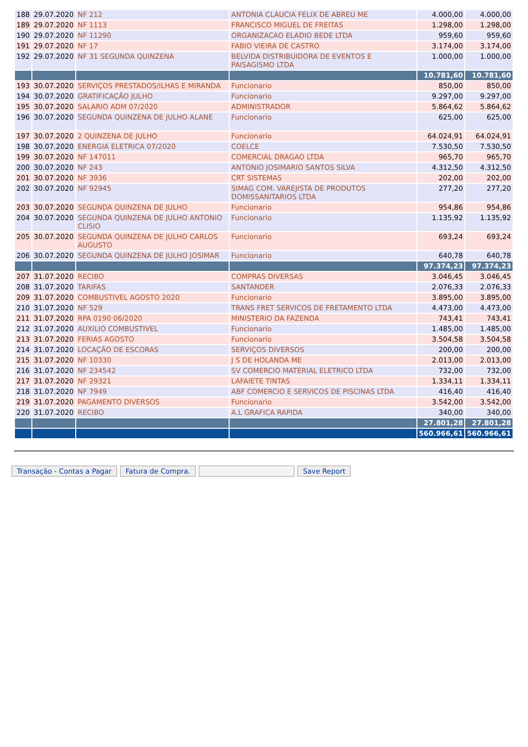| 188 | 29.07.2020 | NF 212 | ANTONIA CLAUCIA FELIX DE ABREU ME | 4.000,00 | 4.000,00 |
| 189 | 29.07.2020 | NF 1113 | FRANCISCO MIGUEL DE FREITAS | 1.298,00 | 1.298,00 |
| 190 | 29.07.2020 | NF 11290 | ORGANIZACAO ELADIO BEDE LTDA | 959,60 | 959,60 |
| 191 | 29.07.2020 | NF 17 | FABIO VIEIRA DE CASTRO | 3.174,00 | 3.174,00 |
| 192 | 29.07.2020 | NF 31 SEGUNDA QUINZENA | BELVIDA DISTRIBUIDORA DE EVENTOS E PAISAGISMO LTDA | 1.000,00 | 1.000,00 |
| | | | | 10.781,60 | 10.781,60 |
| 193 | 30.07.2020 | SERVIÇOS PRESTADOS/ILHAS E MIRANDA | Funcionario | 850,00 | 850,00 |
| 194 | 30.07.2020 | GRATIFICAÇÃO JULHO | Funcionario | 9.297,00 | 9.297,00 |
| 195 | 30.07.2020 | SALARIO ADM 07/2020 | ADMINISTRADOR | 5.864,62 | 5.864,62 |
| 196 | 30.07.2020 | SEGUNDA QUINZENA DE JULHO ALANE | Funcionario | 625,00 | 625,00 |
| 197 | 30.07.2020 | 2 QUINZENA DE JULHO | Funcionario | 64.024,91 | 64.024,91 |
| 198 | 30.07.2020 | ENERGIA ELETRICA 07/2020 | COELCE | 7.530,50 | 7.530,50 |
| 199 | 30.07.2020 | NF 147011 | COMERCIAL DRAGAO LTDA | 965,70 | 965,70 |
| 200 | 30.07.2020 | NF 243 | ANTONIO JOSIMARIO SANTOS SILVA | 4.312,50 | 4.312,50 |
| 201 | 30.07.2020 | NF 3936 | CRT SISTEMAS | 202,00 | 202,00 |
| 202 | 30.07.2020 | NF 92945 | SIMAG COM. VAREJISTA DE PRODUTOS DOMISSANITARIOS LTDA | 277,20 | 277,20 |
| 203 | 30.07.2020 | SEGUNDA QUINZENA DE JULHO | Funcionario | 954,86 | 954,86 |
| 204 | 30.07.2020 | SEGUNDA QUINZENA DE JULHO ANTONIO CLISIO | Funcionario | 1.135,92 | 1.135,92 |
| 205 | 30.07.2020 | SEGUNDA QUINZENA DE JULHO CARLOS AUGUSTO | Funcionario | 693,24 | 693,24 |
| 206 | 30.07.2020 | SEGUNDA QUINZENA DE JULHO JOSIMAR | Funcionario | 640,78 | 640,78 |
| | | | | 97.374,23 | 97.374,23 |
| 207 | 31.07.2020 | RECIBO | COMPRAS DIVERSAS | 3.046,45 | 3.046,45 |
| 208 | 31.07.2020 | TARIFAS | SANTANDER | 2.076,33 | 2.076,33 |
| 209 | 31.07.2020 | COMBUSTIVEL AGOSTO 2020 | Funcionario | 3.895,00 | 3.895,00 |
| 210 | 31.07.2020 | NF 529 | TRANS FRET SERVICOS DE FRETAMENTO LTDA | 4.473,00 | 4.473,00 |
| 211 | 31.07.2020 | RPA 0190 06/2020 | MINISTERIO DA FAZENDA | 743,41 | 743,41 |
| 212 | 31.07.2020 | AUXILIO COMBUSTIVEL | Funcionario | 1.485,00 | 1.485,00 |
| 213 | 31.07.2020 | FERIAS AGOSTO | Funcionario | 3.504,58 | 3.504,58 |
| 214 | 31.07.2020 | LOCAÇÃO DE ESCORAS | SERVIÇOS DIVERSOS | 200,00 | 200,00 |
| 215 | 31.07.2020 | NF 10330 | J S DE HOLANDA ME | 2.013,00 | 2.013,00 |
| 216 | 31.07.2020 | NF 234542 | SV COMERCIO MATERIAL ELETRICO LTDA | 732,00 | 732,00 |
| 217 | 31.07.2020 | NF 29321 | LAFAIETE TINTAS | 1.334,11 | 1.334,11 |
| 218 | 31.07.2020 | NF 7949 | ABF COMERCIO E SERVICOS DE PISCINAS LTDA | 416,40 | 416,40 |
| 219 | 31.07.2020 | PAGAMENTO DIVERSOS | Funcionario | 3.542,00 | 3.542,00 |
| 220 | 31.07.2020 | RECIBO | A.L GRAFICA RAPIDA | 340,00 | 340,00 |
| | | | | 27.801,28 | 27.801,28 |
| | | | | 560.966,61 | 560.966,61 |
Transação - Contas a Pagar Fatura de Compra. Save Report